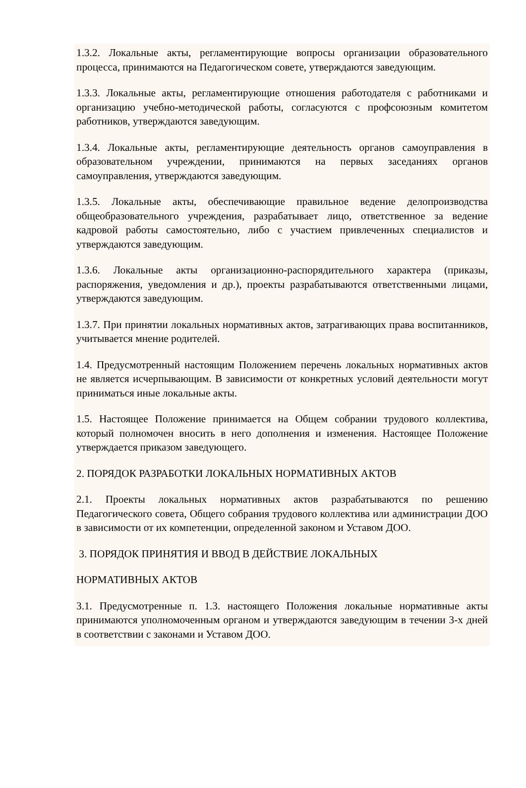1.3.2. Локальные акты, регламентирующие вопросы организации образовательного процесса, принимаются на Педагогическом совете, утверждаются заведующим.
1.3.3. Локальные акты, регламентирующие отношения работодателя с работниками и организацию учебно-методической работы, согласуются с профсоюзным комитетом работников, утверждаются заведующим.
1.3.4. Локальные акты, регламентирующие деятельность органов самоуправления в образовательном учреждении, принимаются на первых заседаниях органов самоуправления, утверждаются заведующим.
1.3.5. Локальные акты, обеспечивающие правильное ведение делопроизводства общеобразовательного учреждения, разрабатывает лицо, ответственное за ведение кадровой работы самостоятельно, либо с участием привлеченных специалистов и утверждаются заведующим.
1.3.6. Локальные акты организационно-распорядительного характера (приказы, распоряжения, уведомления и др.), проекты разрабатываются ответственными лицами, утверждаются заведующим.
1.3.7. При принятии локальных нормативных актов, затрагивающих права воспитанников, учитывается мнение родителей.
1.4. Предусмотренный настоящим Положением перечень локальных нормативных актов не является исчерпывающим. В зависимости от конкретных условий деятельности могут приниматься иные локальные акты.
1.5. Настоящее Положение принимается на Общем собрании трудового коллектива, который полномочен вносить в него дополнения и изменения. Настоящее Положение утверждается приказом заведующего.
2. ПОРЯДОК РАЗРАБОТКИ ЛОКАЛЬНЫХ НОРМАТИВНЫХ АКТОВ
2.1. Проекты локальных нормативных актов разрабатываются по решению Педагогического совета, Общего собрания трудового коллектива или администрации ДОО в зависимости от их компетенции, определенной законом и Уставом ДОО.
3. ПОРЯДОК ПРИНЯТИЯ И ВВОД В ДЕЙСТВИЕ ЛОКАЛЬНЫХ
НОРМАТИВНЫХ АКТОВ
3.1. Предусмотренные п. 1.3. настоящего Положения локальные нормативные акты принимаются уполномоченным органом и утверждаются заведующим в течении 3-х дней в соответствии с законами и Уставом ДОО.